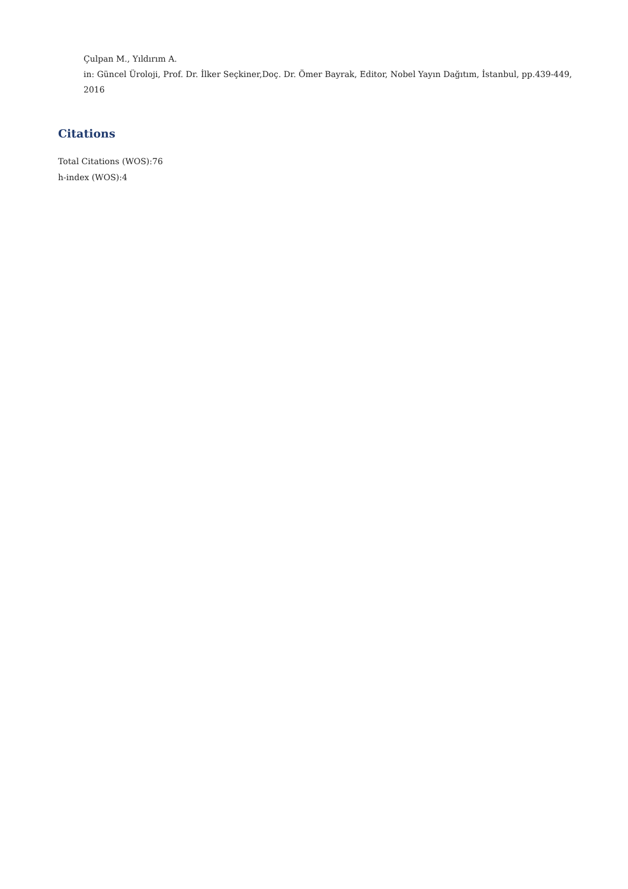Çulpan M., Yıldırım A.
in: Güncel Üroloji, Prof. Dr. İlker Seçkiner,Doç. Dr. Ömer Bayrak, Editor, Nobel Yayın Dağıtım, İstanbul, pp.439-449, 2016
Citations
Total Citations (WOS):76
h-index (WOS):4